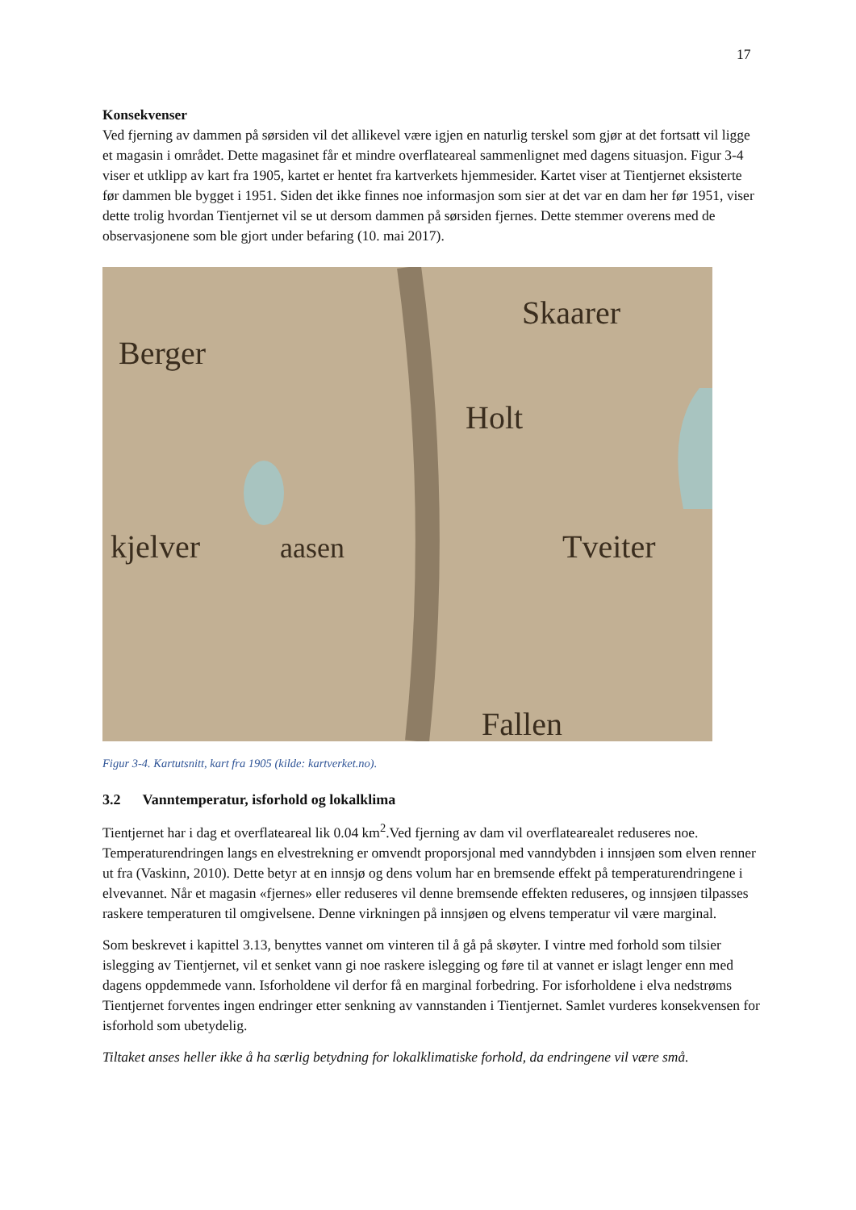17
Konsekvenser
Ved fjerning av dammen på sørsiden vil det allikevel være igjen en naturlig terskel som gjør at det fortsatt vil ligge et magasin i området. Dette magasinet får et mindre overflateareal sammenlignet med dagens situasjon. Figur 3-4 viser et utklipp av kart fra 1905, kartet er hentet fra kartverkets hjemmesider. Kartet viser at Tientjernet eksisterte før dammen ble bygget i 1951. Siden det ikke finnes noe informasjon som sier at det var en dam her før 1951, viser dette trolig hvordan Tientjernet vil se ut dersom dammen på sørsiden fjernes. Dette stemmer overens med de observasjonene som ble gjort under befaring (10. mai 2017).
Berger
Holt
Skaarer
kjelver
aasen
Tveiter
Fallen
Figur 3-4. Kartutsnitt, kart fra 1905 (kilde: kartverket.no).
3.2 Vanntemperatur, isforhold og lokalklima
Tientjernet har i dag et overflateareal lik 0.04 km<sup>2</sup>.Ved fjerning av dam vil overflatearealet reduseres noe. Temperaturendringen langs en elvestrekning er omvendt proporsjonal med vanndybden i innsjøen som elven renner ut fra (Vaskinn, 2010). Dette betyr at en innsjø og dens volum har en bremsende effekt på temperaturendringene i elvevannet. Når et magasin «fjernes» eller reduseres vil denne bremsende effekten reduseres, og innsjøen tilpasses raskere temperaturen til omgivelsene. Denne virkningen på innsjøen og elvens temperatur vil være marginal.
Som beskrevet i kapittel 3.13, benyttes vannet om vinteren til å gå på skøyter. I vintre med forhold som tilsier islegging av Tientjernet, vil et senket vann gi noe raskere islegging og føre til at vannet er islagt lenger enn med dagens oppdemmede vann. Isforholdene vil derfor få en marginal forbedring. For isforholdene i elva nedstrøms Tientjernet forventes ingen endringer etter senkning av vannstanden i Tientjernet. Samlet vurderes konsekvensen for isforhold som ubetydelig.
Tiltaket anses heller ikke å ha særlig betydning for lokalklimatiske forhold, da endringene vil være små.